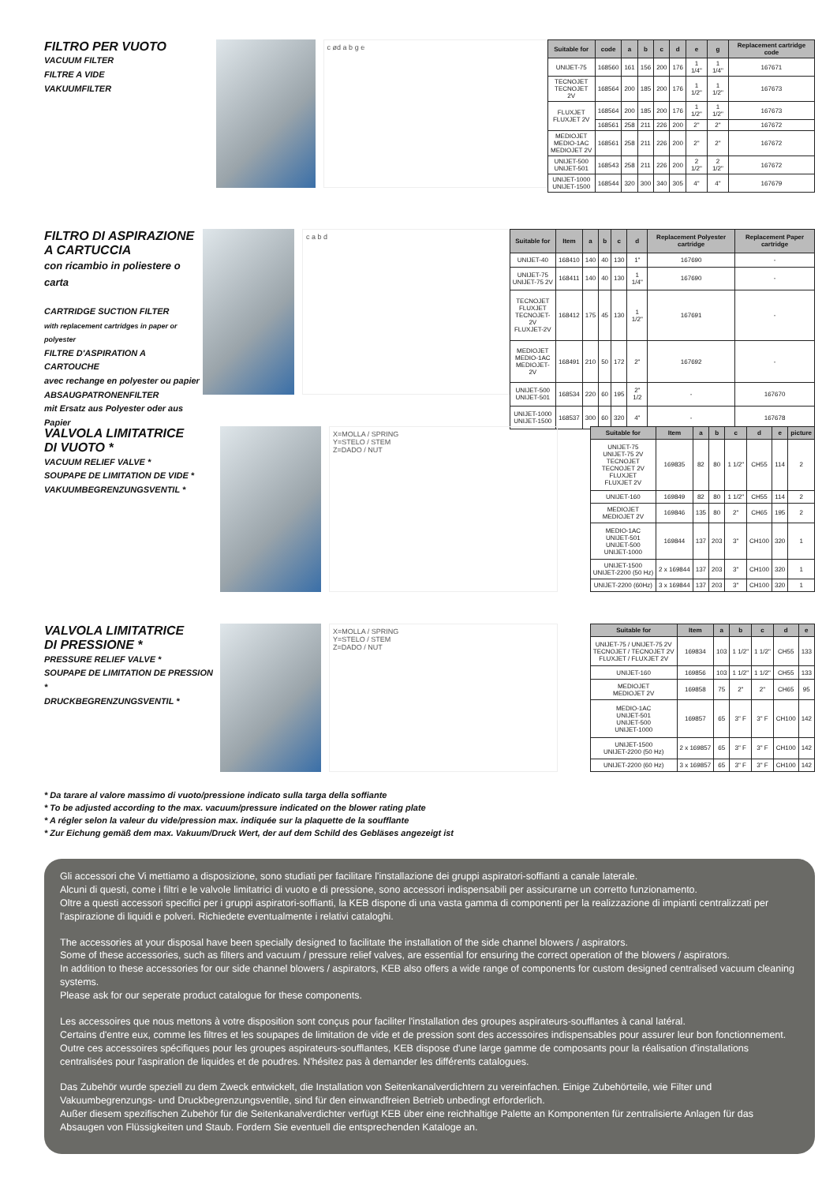FILTRO PER VUOTO
VACUUM FILTER
FILTRE A VIDE
VAKUUMFILTER
c ød a b g e
| Suitable for | code | a | b | c | d | e | g | Replacement cartridge code |
| --- | --- | --- | --- | --- | --- | --- | --- | --- |
| UNIJET-75 | 168560 | 161 | 156 | 200 | 176 | 1 1/4" | 1 1/4" | 167671 |
| TECNOJET TECNOJET 2V | 168564 | 200 | 185 | 200 | 176 | 1 1/2" | 1 1/2" | 167673 |
| FLUXJET FLUXJET 2V | 168564 | 200 | 185 | 200 | 176 | 1 1/2" | 1 1/2" | 167673 |
| | 168561 | 258 | 211 | 226 | 200 | 2" | 2" | 167672 |
| MEDIOJET MEDIO-1AC MEDIOJET 2V | 168561 | 258 | 211 | 226 | 200 | 2" | 2" | 167672 |
| UNIJET-500 UNIJET-501 | 168543 | 258 | 211 | 226 | 200 | 2 1/2" | 2 1/2" | 167672 |
| UNIJET-1000 UNIJET-1500 | 168544 | 320 | 300 | 340 | 305 | 4" | 4" | 167679 |
FILTRO DI ASPIRAZIONE
A CARTUCCIA
con ricambio in poliestere o carta
CARTRIDGE SUCTION FILTER
with replacement cartridges in paper or polyester
FILTRE D'ASPIRATION A CARTOUCHE
avec rechange en polyester ou papier
ABSAUGPATRONENFILTER
mit Ersatz aus Polyester oder aus Papier
c a b d
| Suitable for | Item | a | b | c | d | Replacement Polyester cartridge | Replacement Paper cartridge |
| --- | --- | --- | --- | --- | --- | --- | --- |
| UNIJET-40 | 168410 | 140 | 40 | 130 | 1" | 167690 | - |
| UNIJET-75 UNIJET-75 2V | 168411 | 140 | 40 | 130 | 1 1/4" | 167690 | - |
| TECNOJET FLUXJET TECNOJET-2V FLUXJET-2V | 168412 | 175 | 45 | 130 | 1 1/2" | 167691 | - |
| MEDIOJET MEDIO-1AC MEDIOJET-2V | 168491 | 210 | 50 | 172 | 2" | 167692 | - |
| UNIJET-500 UNIJET-501 | 168534 | 220 | 60 | 195 | 2" 1/2 | - | 167670 |
| UNIJET-1000 UNIJET-1500 | 168537 | 300 | 60 | 320 | 4" | - | 167678 |
VALVOLA LIMITATRICE
DI VUOTO *
VACUUM RELIEF VALVE *
SOUPAPE DE LIMITATION DE VIDE *
VAKUUMBEGRENZUNGSVENTIL *
X=MOLLA / SPRING
Y=STELO / STEM
Z=DADO / NUT
| Suitable for | Item | a | b | c | d | e | picture |
| --- | --- | --- | --- | --- | --- | --- | --- |
| UNIJET-75 UNIJET-75 2V TECNOJET TECNOJET 2V FLUXJET FLUXJET 2V | 169835 | 82 | 80 | 1 1/2" | CH55 | 114 | 2 |
| UNIJET-160 | 169849 | 82 | 80 | 1 1/2" | CH55 | 114 | 2 |
| MEDIOJET MEDIOJET 2V | 169846 | 135 | 80 | 2" | CH65 | 195 | 2 |
| MEDIO-1AC UNIJET-501 UNIJET-500 UNIJET-1000 | 169844 | 137 | 203 | 3" | CH100 | 320 | 1 |
| UNIJET-1500 UNIJET-2200 (50 Hz) | 2 x 169844 | 137 | 203 | 3" | CH100 | 320 | 1 |
| UNIJET-2200 (60Hz) | 3 x 169844 | 137 | 203 | 3" | CH100 | 320 | 1 |
VALVOLA LIMITATRICE
DI PRESSIONE *
PRESSURE RELIEF VALVE *
SOUPAPE DE LIMITATION DE PRESSION *
DRUCKBEGRENZUNGSVENTIL *
X=MOLLA / SPRING
Y=STELO / STEM
Z=DADO / NUT
| Suitable for | Item | a | b | c | d | e |
| --- | --- | --- | --- | --- | --- | --- |
| UNIJET-75 / UNIJET-75 2V TECNOJET / TECNOJET 2V FLUXJET / FLUXJET 2V | 169834 | 103 | 1 1/2" | 1 1/2" | CH55 | 133 |
| UNIJET-160 | 169856 | 103 | 1 1/2" | 1 1/2" | CH55 | 133 |
| MEDIOJET MEDIOJET 2V | 169858 | 75 | 2" | 2" | CH65 | 95 |
| MEDIO-1AC UNIJET-501 UNIJET-500 UNIJET-1000 | 169857 | 65 | 3" F | 3" F | CH100 | 142 |
| UNIJET-1500 UNIJET-2200 (50 Hz) | 2 x 169857 | 65 | 3" F | 3" F | CH100 | 142 |
| UNIJET-2200 (60 Hz) | 3 x 169857 | 65 | 3" F | 3" F | CH100 | 142 |
* Da tarare al valore massimo di vuoto/pressione indicato sulla targa della soffiante
* To be adjusted according to the max. vacuum/pressure indicated on the blower rating plate
* A régler selon la valeur du vide/pression max. indiquée sur la plaquette de la soufflante
* Zur Eichung gemäß dem max. Vakuum/Druck Wert, der auf dem Schild des Gebläses angezeigt ist
Gli accessori che Vi mettiamo a disposizione, sono studiati per facilitare l'installazione dei gruppi aspiratori-soffianti a canale laterale.
Alcuni di questi, come i filtri e le valvole limitatrici di vuoto e di pressione, sono accessori indispensabili per assicurarne un corretto funzionamento.
Oltre a questi accessori specifici per i gruppi aspiratori-soffianti, la KEB dispone di una vasta gamma di componenti per la realizzazione di impianti centralizzati per l'aspirazione di liquidi e polveri. Richiedete eventualmente i relativi cataloghi.
The accessories at your disposal have been specially designed to facilitate the installation of the side channel blowers / aspirators.
Some of these accessories, such as filters and vacuum / pressure relief valves, are essential for ensuring the correct operation of the blowers / aspirators.
In addition to these accessories for our side channel blowers / aspirators, KEB also offers a wide range of components for custom designed centralised vacuum cleaning systems.
Please ask for our seperate product catalogue for these components.
Les accessoires que nous mettons à votre disposition sont conçus pour faciliter l'installation des groupes aspirateurs-soufflantes à canal latéral.
Certains d'entre eux, comme les filtres et les soupapes de limitation de vide et de pression sont des accessoires indispensables pour assurer leur bon fonctionnement.
Outre ces accessoires spécifiques pour les groupes aspirateurs-soufflantes, KEB dispose d'une large gamme de composants pour la réalisation d'installations centralisées pour l'aspiration de liquides et de poudres. N'hésitez pas à demander les différents catalogues.
Das Zubehör wurde speziell zu dem Zweck entwickelt, die Installation von Seitenkanalverdichtern zu vereinfachen. Einige Zubehörteile, wie Filter und Vakuumbegrenzungs- und Druckbegrenzungsventile, sind für den einwandfreien Betrieb unbedingt erforderlich.
Außer diesem spezifischen Zubehör für die Seitenkanalverdichter verfügt KEB über eine reichhaltige Palette an Komponenten für zentralisierte Anlagen für das Absaugen von Flüssigkeiten und Staub. Fordern Sie eventuell die entsprechenden Kataloge an.